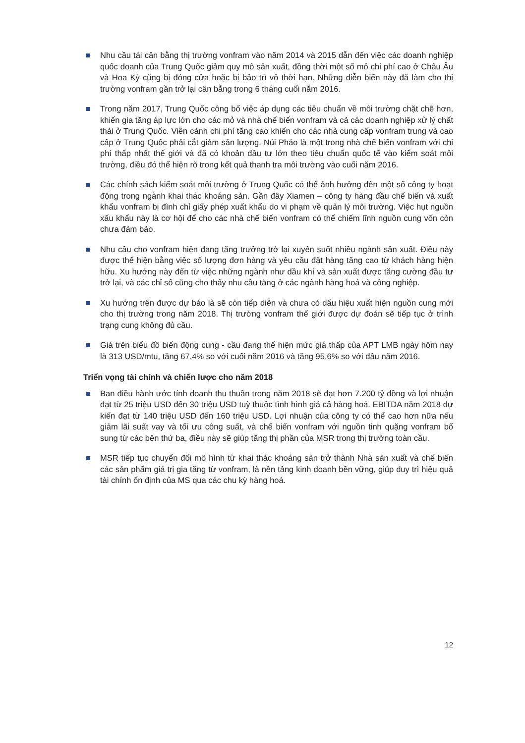Nhu cầu tái cân bằng thị trường vonfram vào năm 2014 và 2015 dẫn đến việc các doanh nghiệp quốc doanh của Trung Quốc giảm quy mô sản xuất, đồng thời một số mỏ chi phí cao ở Châu Âu và Hoa Kỳ cũng bị đóng cửa hoặc bị bảo trì vô thời hạn. Những diễn biến này đã làm cho thị trường vonfram gần trở lại cân bằng trong 6 tháng cuối năm 2016.
Trong năm 2017, Trung Quốc công bố việc áp dụng các tiêu chuẩn về môi trường chặt chẽ hơn, khiến gia tăng áp lực lớn cho các mỏ và nhà chế biến vonfram và cả các doanh nghiệp xử lý chất thải ở Trung Quốc. Viễn cảnh chi phí tăng cao khiến cho các nhà cung cấp vonfram trung và cao cấp ở Trung Quốc phải cắt giảm sản lượng. Núi Pháo là một trong nhà chế biến vonfram với chi phí thấp nhất thế giới và đã có khoản đầu tư lớn theo tiêu chuẩn quốc tế vào kiểm soát môi trường, điều đó thể hiện rõ trong kết quả thanh tra môi trường vào cuối năm 2016.
Các chính sách kiểm soát môi trường ở Trung Quốc có thể ảnh hưởng đến một số công ty hoạt động trong ngành khai thác khoáng sản. Gần đây Xiamen – công ty hàng đầu chế biến và xuất khẩu vonfram bị đình chỉ giấy phép xuất khẩu do vi phạm về quản lý môi trường. Việc hụt nguồn xấu khẩu này là cơ hội để cho các nhà chế biến vonfram có thể chiếm lĩnh nguồn cung vốn còn chưa đảm bảo.
Nhu cầu cho vonfram hiện đang tăng trưởng trở lại xuyên suốt nhiều ngành sản xuất. Điều này được thể hiện bằng việc số lượng đơn hàng và yêu cầu đặt hàng tăng cao từ khách hàng hiện hữu. Xu hướng này đến từ việc những ngành như dầu khí và sản xuất được tăng cường đầu tư trở lại, và các chỉ số cũng cho thấy nhu cầu tăng ở các ngành hàng hoá và công nghiệp.
Xu hướng trên được dự báo là sẽ còn tiếp diễn và chưa có dấu hiệu xuất hiện nguồn cung mới cho thị trường trong năm 2018. Thị trường vonfram thế giới được dự đoán sẽ tiếp tục ở trình trạng cung không đủ cầu.
Giá trên biểu đồ biến động cung - cầu đang thể hiện mức giá thấp của APT LMB ngày hôm nay là 313 USD/mtu, tăng 67,4% so với cuối năm 2016 và tăng 95,6% so với đầu năm 2016.
Triển vọng tài chính và chiến lược cho năm 2018
Ban điều hành ước tính doanh thu thuần trong năm 2018 sẽ đạt hơn 7.200 tỷ đồng và lợi nhuận đạt từ 25 triệu USD đến 30 triệu USD tuỳ thuộc tình hình giá cả hàng hoá. EBITDA năm 2018 dự kiến đạt từ 140 triệu USD đến 160 triệu USD. Lợi nhuận của công ty có thể cao hơn nữa nếu giảm lãi suất vay và tối ưu công suất, và chế biến vonfram với nguồn tinh quặng vonfram bổ sung từ các bên thứ ba, điều này sẽ giúp tăng thị phần của MSR trong thị trường toàn cầu.
MSR tiếp tục chuyển đổi mô hình từ khai thác khoáng sản trở thành Nhà sản xuất và chế biến các sản phẩm giá trị gia tăng từ vonfram, là nền tảng kinh doanh bền vững, giúp duy trì hiệu quả tài chính ổn định của MS qua các chu kỳ hàng hoá.
12